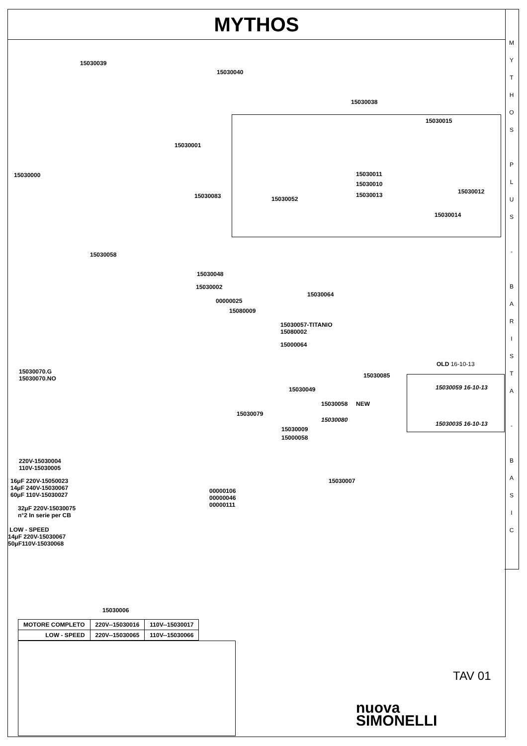MYTHOS
15030039
15030040
15030038
15030015
15030001
15030000 15030011
15030010
15030012
15030083 15030013
15030052
15030014
15030058
15030048
15030002
15030064
00000025
15080009
15030057-TITANIO
15080002
15000064
OLD 16-10-13
15030070.G
15030070.NO 15030085
15030059 16-10-13 15030049
15030058 NEW
15030079
15030080
15030035 16-10-13
15030009
15000058
220V-15030004
110V-15030005
15030007 16μF 220V-15050023
14μF 240V-15030067
60μF 110V-15030027
00000106
00000046
00000111 32μF 220V-15030075
n°2 In serie per CB
LOW - SPEED
14μF 220V-15030067
50μF110V-15030068
15030006
| MOTORE COMPLETO | 220V--15030016 | 110V--15030017 |
| LOW - SPEED | 220V--15030065 | 110V--15030066 |
TAV 01
nuova
SIMONELLI
M
Y
T
H
O
S
P
L
U
S
-
B
A
R
I
S
T
A
-
B
A
S
I
C